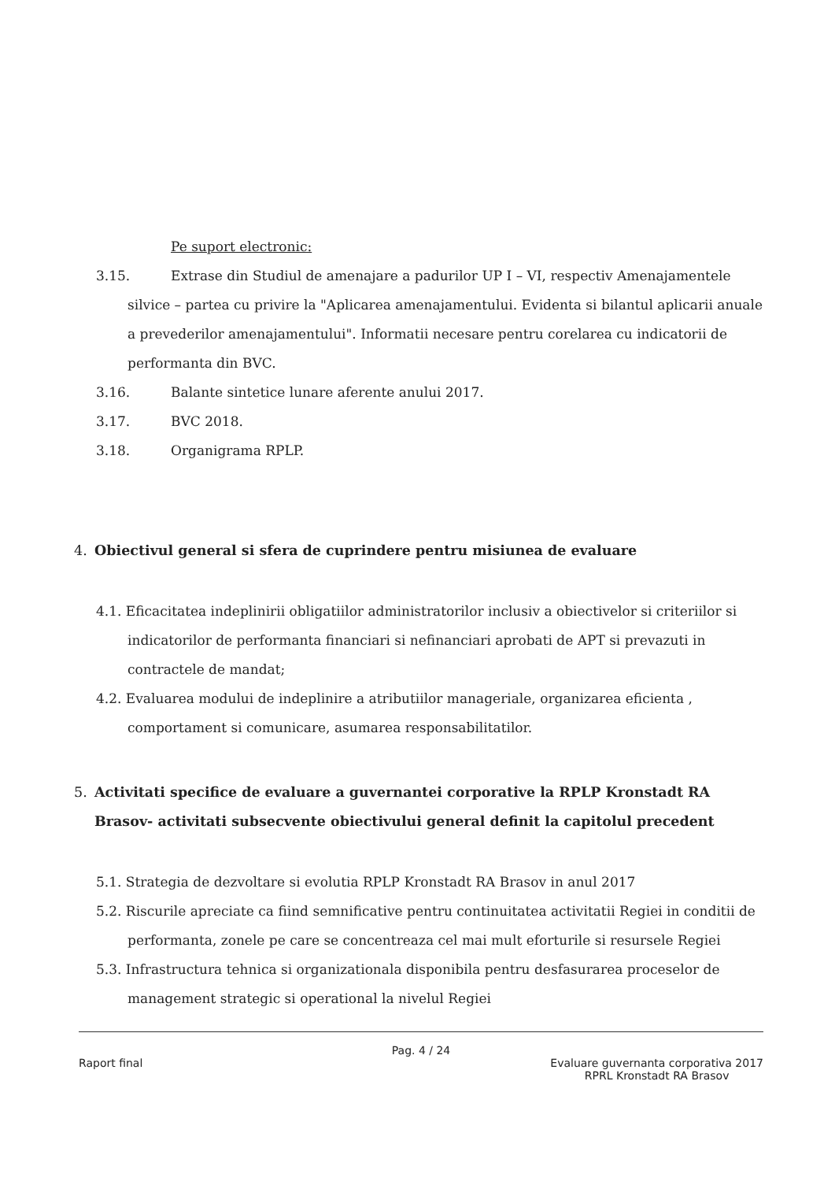Pe suport electronic:
3.15. Extrase din Studiul de amenajare a padurilor UP I – VI, respectiv Amenajamentele
silvice – partea cu privire la "Aplicarea amenajamentului. Evidenta si bilantul aplicarii anuale a prevederilor amenajamentului". Informatii necesare pentru corelarea cu indicatorii de performanta din BVC.
3.16. Balante sintetice lunare aferente anului 2017.
3.17. BVC 2018.
3.18. Organigrama RPLP.
4. Obiectivul general si sfera de cuprindere pentru misiunea de evaluare
4.1. Eficacitatea indeplinirii obligatiilor administratorilor inclusiv a obiectivelor si criteriilor si indicatorilor de performanta financiari si nefinanciari aprobati de APT si prevazuti in contractele de mandat;
4.2. Evaluarea modului de indeplinire a atributiilor manageriale, organizarea eficienta , comportament si comunicare, asumarea responsabilitatilor.
5. Activitati specifice de evaluare a guvernantei corporative la RPLP Kronstadt RA Brasov- activitati subsecvente obiectivului general definit la capitolul precedent
5.1. Strategia de dezvoltare si evolutia RPLP Kronstadt RA Brasov in anul 2017
5.2. Riscurile apreciate ca fiind semnificative pentru continuitatea activitatii Regiei in conditii de performanta, zonele pe care se concentreaza cel mai mult eforturile si resursele Regiei
5.3. Infrastructura tehnica si organizationala disponibila pentru desfasurarea proceselor de management strategic si operational la nivelul Regiei
Pag. 4 / 24
Raport final Evaluare guvernanta corporativa 2017
RPRL Kronstadt RA Brasov